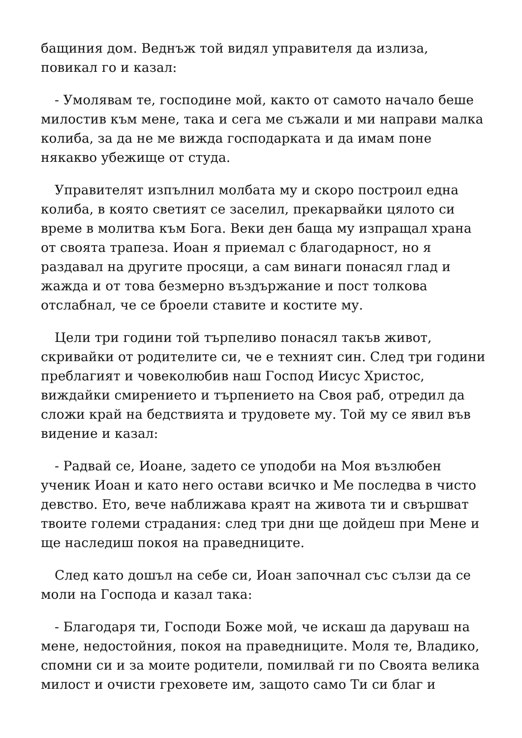бащиния дом. Веднъж той видял управителя да излиза, повикал го и казал:
- Умолявам те, господине мой, както от самото начало беше милостив към мене, така и сега ме съжали и ми направи малка колиба, за да не ме вижда господарката и да имам поне някакво убежище от студа.
Управителят изпълнил молбата му и скоро построил една колиба, в която светият се заселил, прекарвайки цялото си време в молитва към Бога. Веки ден баща му изпращал храна от своята трапеза. Иоан я приемал с благодарност, но я раздавал на другите просяци, а сам винаги понасял глад и жажда и от това безмерно въздържание и пост толкова отслабнал, че се броели ставите и костите му.
Цели три години той търпеливо понасял такъв живот, скривайки от родителите си, че е техният син. След три години преблагият и човеколюбив наш Господ Иисус Христос, виждайки смирението и търпението на Своя раб, отредил да сложи край на бедствията и трудовете му. Той му се явил във видение и казал:
- Радвай се, Иоане, задето се уподоби на Моя възлюбен ученик Иоан и като него остави всичко и Ме последва в чисто девство. Ето, вече наближава краят на живота ти и свършват твоите големи страдания: след три дни ще дойдеш при Мене и ще наследиш покоя на праведниците.
След като дошъл на себе си, Иоан започнал със сълзи да се моли на Господа и казал така:
- Благодаря ти, Господи Боже мой, че искаш да даруваш на мене, недостойния, покоя на праведниците. Моля те, Владико, спомни си и за моите родители, помилвай ги по Своята велика милост и очисти греховете им, защото само Ти си благ и